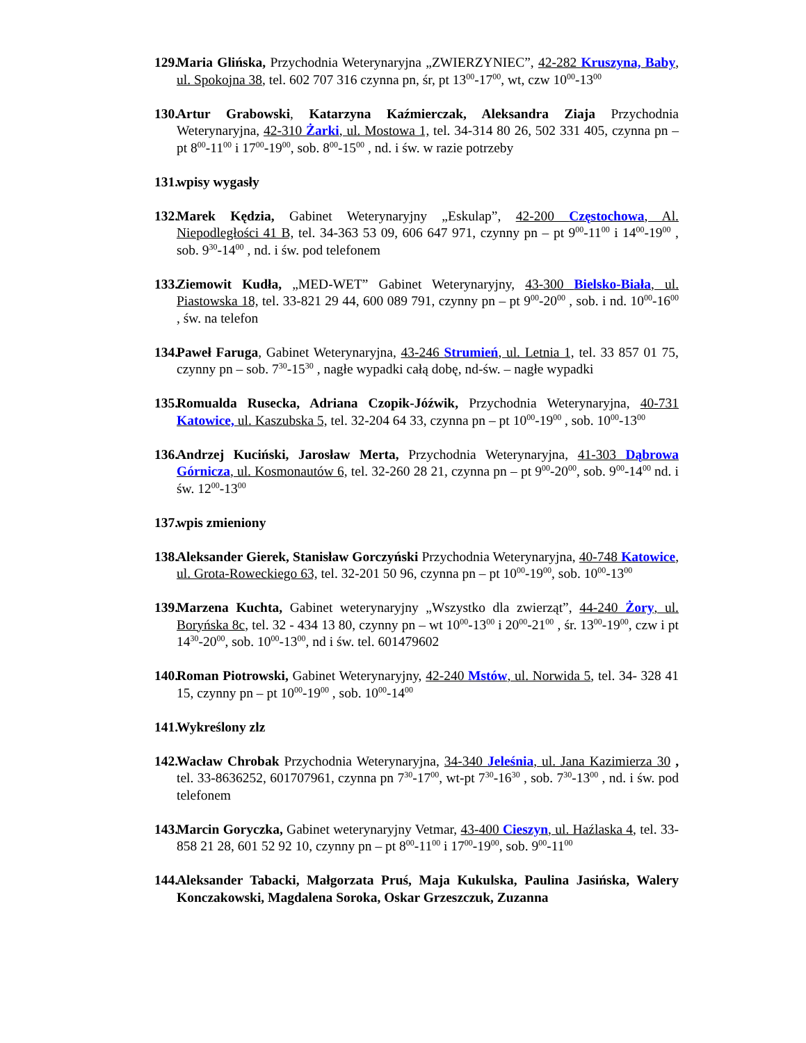129. Maria Glińska, Przychodnia Weterynaryjna „ZWIERZYNIEC”, 42-282 Kruszyna, Baby, ul. Spokojna 38, tel. 602 707 316 czynna pn, śr, pt 13<sup>00</sup>-17<sup>00</sup>, wt, czw 10<sup>00</sup>-13<sup>00</sup>
130. Artur Grabowski, Katarzyna Kaźmierczak, Aleksandra Ziaja Przychodnia Weterynaryjna, 42-310 Żarki, ul. Mostowa 1, tel. 34-314 80 26, 502 331 405, czynna pn – pt 8<sup>00</sup>-11<sup>00</sup> i 17<sup>00</sup>-19<sup>00</sup>, sob. 8<sup>00</sup>-15<sup>00</sup> , nd. i św. w razie potrzeby
131. wpisy wygasły
132. Marek Kędzia, Gabinet Weterynaryjny „Eskulap”, 42-200 Częstochowa, Al. Niepodległości 41 B, tel. 34-363 53 09, 606 647 971, czynny pn – pt 9<sup>00</sup>-11<sup>00</sup> i 14<sup>00</sup>-19<sup>00</sup> , sob. 9<sup>30</sup>-14<sup>00</sup> , nd. i św. pod telefonem
133. Ziemowit Kudła, „MED-WET” Gabinet Weterynaryjny, 43-300 Bielsko-Biała, ul. Piastowska 18, tel. 33-821 29 44, 600 089 791, czynny pn – pt 9<sup>00</sup>-20<sup>00</sup> , sob. i nd. 10<sup>00</sup>-16<sup>00</sup> , św. na telefon
134. Paweł Faruga, Gabinet Weterynaryjna, 43-246 Strumień, ul. Letnia 1, tel. 33 857 01 75, czynny pn – sob. 7<sup>30</sup>-15<sup>30</sup> , nagłe wypadki całą dobę, nd-św. – nagłe wypadki
135. Romualda Rusecka, Adriana Czopik-Jóźwik, Przychodnia Weterynaryjna, 40-731 Katowice, ul. Kaszubska 5, tel. 32-204 64 33, czynna pn – pt 10<sup>00</sup>-19<sup>00</sup> , sob. 10<sup>00</sup>-13<sup>00</sup>
136. Andrzej Kuciński, Jarosław Merta, Przychodnia Weterynaryjna, 41-303 Dąbrowa Górnicza, ul. Kosmonautów 6, tel. 32-260 28 21, czynna pn – pt 9<sup>00</sup>-20<sup>00</sup>, sob. 9<sup>00</sup>-14<sup>00</sup> nd. i św. 12<sup>00</sup>-13<sup>00</sup>
137. wpis zmieniony
138. Aleksander Gierek, Stanisław Gorczyński Przychodnia Weterynaryjna, 40-748 Katowice, ul. Grota-Roweckiego 63, tel. 32-201 50 96, czynna pn – pt 10<sup>00</sup>-19<sup>00</sup>, sob. 10<sup>00</sup>-13<sup>00</sup>
139. Marzena Kuchta, Gabinet weterynaryjny „Wszystko dla zwierząt”, 44-240 Żory, ul. Boryńska 8c, tel. 32 - 434 13 80, czynny pn – wt 10<sup>00</sup>-13<sup>00</sup> i 20<sup>00</sup>-21<sup>00</sup> , śr. 13<sup>00</sup>-19<sup>00</sup>, czw i pt 14<sup>30</sup>-20<sup>00</sup>, sob. 10<sup>00</sup>-13<sup>00</sup>, nd i św. tel. 601479602
140. Roman Piotrowski, Gabinet Weterynaryjny, 42-240 Mstów, ul. Norwida 5, tel. 34- 328 41 15, czynny pn – pt 10<sup>00</sup>-19<sup>00</sup> , sob. 10<sup>00</sup>-14<sup>00</sup>
141. Wykreślony zlz
142. Wacław Chrobak Przychodnia Weterynaryjna, 34-340 Jeleśnia, ul. Jana Kazimierza 30 , tel. 33-8636252, 601707961, czynna pn 7<sup>30</sup>-17<sup>00</sup>, wt-pt 7<sup>30</sup>-16<sup>30</sup> , sob. 7<sup>30</sup>-13<sup>00</sup> , nd. i św. pod telefonem
143. Marcin Goryczka, Gabinet weterynaryjny Vetmar, 43-400 Cieszyn, ul. Haźlaska 4, tel. 33-858 21 28, 601 52 92 10, czynny pn – pt 8<sup>00</sup>-11<sup>00</sup> i 17<sup>00</sup>-19<sup>00</sup>, sob. 9<sup>00</sup>-11<sup>00</sup>
144. Aleksander Tabacki, Małgorzata Pruś, Maja Kukulska, Paulina Jasińska, Walery Konczakowski, Magdalena Soroka, Oskar Grzeszczuk, Zuzanna